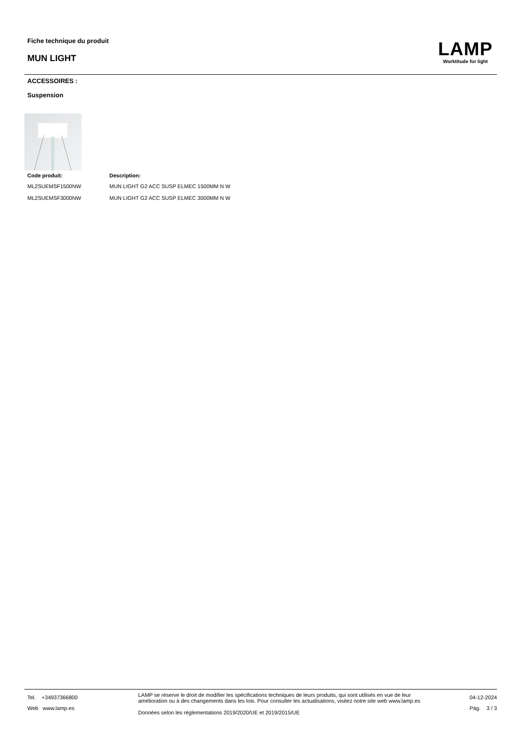Fiche technique du produit
MUN LIGHT
LAMP
Worktitude for light
ACCESSOIRES :
Suspension
| Code produit: | Description: |
| --- | --- |
| ML2SUEMSF1500NW | MUN LIGHT G2 ACC SUSP ELMEC 1500MM N W |
| ML2SUEMSF3000NW | MUN LIGHT G2 ACC SUSP ELMEC 3000MM N W |
Tel. +34937366800
Web www.lamp.es
LAMP se réserve le droit de modifier les spécifications techniques de leurs produits, qui sont utilisés en vue de leur amélioration ou à des changements dans les lois. Pour consulter les actualisations, visitez notre site web www.lamp.es
Données selon les réglementations 2019/2020/UE et 2019/2015/UE
04-12-2024
Pág. 3 / 3